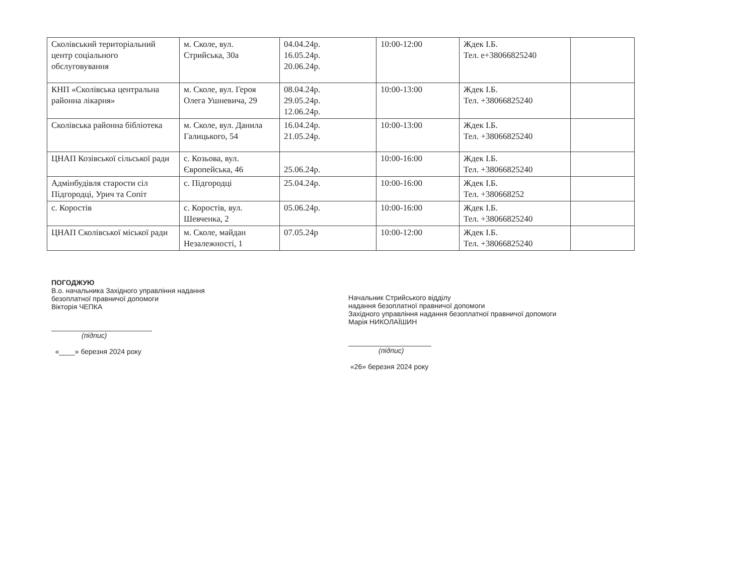| Сколівський територіальний центр соціального обслуговування | м. Сколе, вул. Стрийська, 30а | 04.04.24р. 16.05.24р. 20.06.24р. | 10:00-12:00 | Ждек І.Б. Тел. е+38066825240 | |
| КНП «Сколівська центральна районна лікарня» | м. Сколе, вул. Героя Олега Ушневича, 29 | 08.04.24р. 29.05.24р. 12.06.24р. | 10:00-13:00 | Ждек І.Б. Тел. +38066825240 | |
| Сколівська районна бібліотека | м. Сколе, вул. Данила Галицького, 54 | 16.04.24р. 21.05.24р. | 10:00-13:00 | Ждек І.Б. Тел. +38066825240 | |
| ЦНАП Козівської сільської ради | с. Козьова, вул. Європейська, 46 | 25.06.24р. | 10:00-16:00 | Ждек І.Б. Тел. +38066825240 | |
| Адмінбудівля старости сіл Підгородці, Урич та Сопіт | с. Підгородці | 25.04.24р. | 10:00-16:00 | Ждек І.Б. Тел. +380668252 | |
| с. Коростів | с. Коростів, вул. Шевченка, 2 | 05.06.24р. | 10:00-16:00 | Ждек І.Б. Тел. +38066825240 | |
| ЦНАП Сколівської міської ради | м. Сколе, майдан Незалежності, 1 | 07.05.24р | 10:00-12:00 | Ждек І.Б. Тел. +38066825240 | |
ПОГОДЖУЮ
В.о. начальника Західного управління надання
безоплатної правничої допомоги
Вікторія ЧЕПКА
(підпис)
«____» березня 2024 року
Начальник Стрийського відділу
надання безоплатної правничої допомоги
Західного управління надання безоплатної правничої допомоги
Марія НИКОЛАЇШИН
(підпис)
«26» березня 2024 року